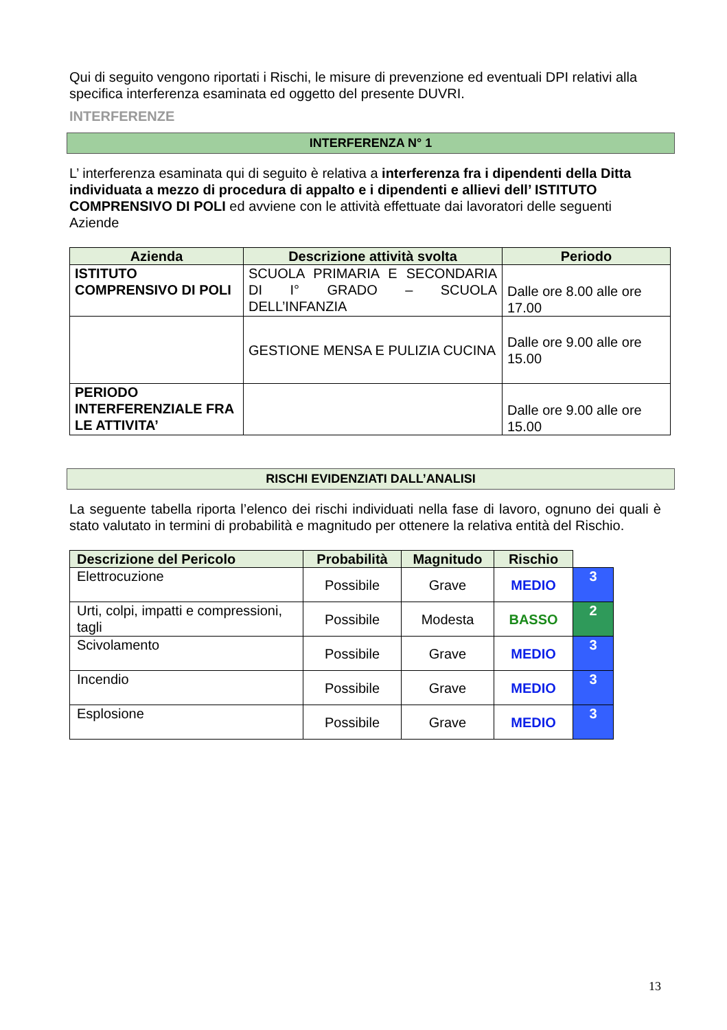Qui di seguito vengono riportati i Rischi, le misure di prevenzione ed eventuali DPI relativi alla specifica interferenza esaminata ed oggetto del presente DUVRI.
INTERFERENZE
INTERFERENZA N° 1
L’ interferenza esaminata qui di seguito è relativa a interferenza fra i dipendenti della Ditta individuata a mezzo di procedura di appalto e i dipendenti e allievi dell’ ISTITUTO COMPRENSIVO DI POLI ed avviene con le attività effettuate dai lavoratori delle seguenti Aziende
| Azienda | Descrizione attività svolta | Periodo |
| --- | --- | --- |
| ISTITUTO COMPRENSIVO DI POLI | SCUOLA PRIMARIA E SECONDARIA DI I° GRADO – SCUOLA DELL’INFANZIA | Dalle ore 8.00 alle ore 17.00 |
| | GESTIONE MENSA E PULIZIA CUCINA | Dalle ore 9.00 alle ore 15.00 |
| PERIODO INTERFERENZIALE FRA LE ATTIVITA’ | | Dalle ore 9.00 alle ore 15.00 |
RISCHI EVIDENZIATI DALL’ANALISI
La seguente tabella riporta l’elenco dei rischi individuati nella fase di lavoro, ognuno dei quali è stato valutato in termini di probabilità e magnitudo per ottenere la relativa entità del Rischio.
| Descrizione del Pericolo | Probabilità | Magnitudo | Rischio | |
| Elettrocuzione | Possibile | Grave | MEDIO | 3 |
| Urti, colpi, impatti e compressioni, tagli | Possibile | Modesta | BASSO | 2 |
| Scivolamento | Possibile | Grave | MEDIO | 3 |
| Incendio | Possibile | Grave | MEDIO | 3 |
| Esplosione | Possibile | Grave | MEDIO | 3 |
13